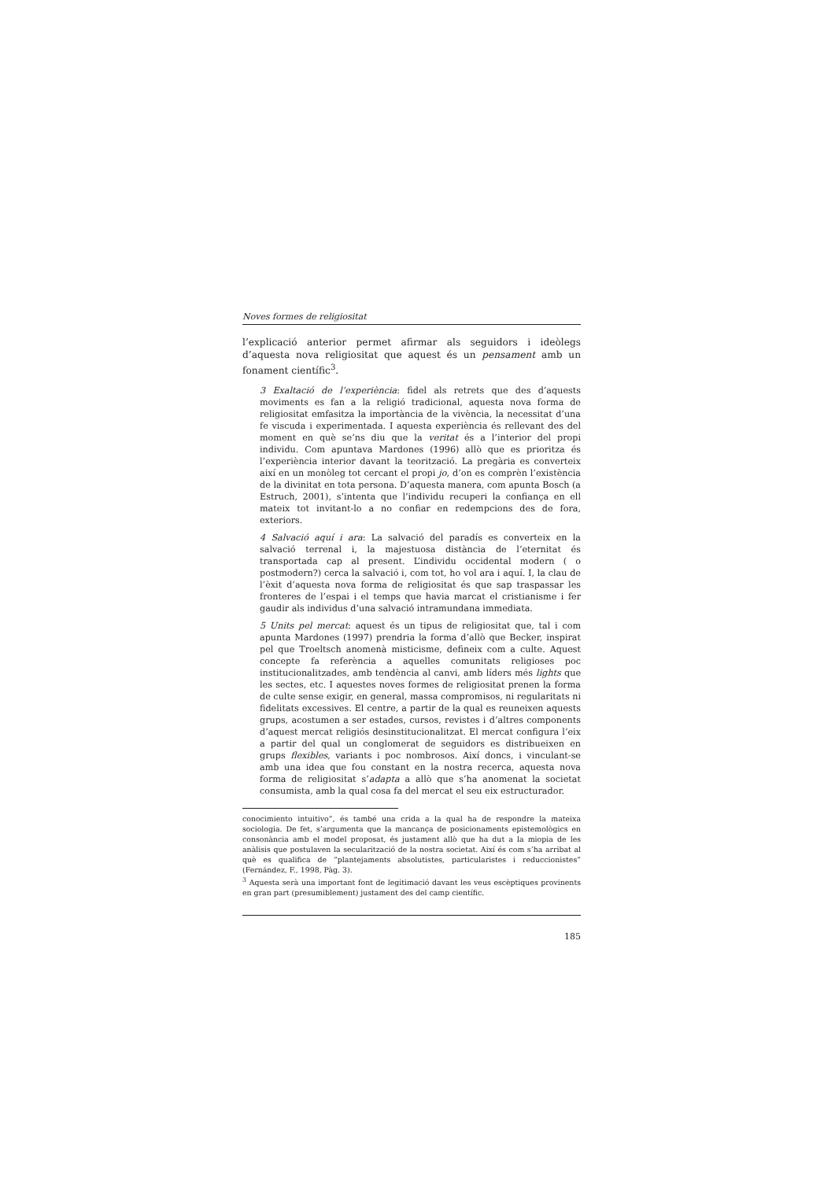Noves formes de religiositat
l’explicació anterior permet afirmar als seguidors i ideòlegs d’aquesta nova religiositat que aquest és un pensament amb un fonament científic<sup>3</sup>.
3 Exaltació de l’experiència: fidel als retrets que des d’aquests moviments es fan a la religió tradicional, aquesta nova forma de religiositat emfasitza la importància de la vivència, la necessitat d’una fe viscuda i experimentada. I aquesta experiència és rellevant des del moment en què se’ns diu que la veritat és a l’interior del propi individu. Com apuntava Mardones (1996) allò que es prioritza és l’experiència interior davant la teorització. La pregària es converteix així en un monòleg tot cercant el propi jo, d’on es comprèn l’existència de la divinitat en tota persona. D’aquesta manera, com apunta Bosch (a Estruch, 2001), s’intenta que l’individu recuperi la confiança en ell mateix tot invitant-lo a no confiar en redempcions des de fora, exteriors.
4 Salvació aquí i ara: La salvació del paradís es converteix en la salvació terrenal i, la majestuosa distància de l’eternitat és transportada cap al present. L’individu occidental modern ( o postmodern?) cerca la salvació i, com tot, ho vol ara i aquí. I, la clau de l’èxit d’aquesta nova forma de religiositat és que sap traspassar les fronteres de l’espai i el temps que havia marcat el cristianisme i fer gaudir als individus d’una salvació intramundana immediata.
5 Units pel mercat: aquest és un tipus de religiositat que, tal i com apunta Mardones (1997) prendria la forma d’allò que Becker, inspirat pel que Troeltsch anomenà misticisme, defineix com a culte. Aquest concepte fa referència a aquelles comunitats religioses poc institucionalitzades, amb tendència al canvi, amb líders més lights que les sectes, etc. I aquestes noves formes de religiositat prenen la forma de culte sense exigir, en general, massa compromisos, ni regularitats ni fidelitats excessives. El centre, a partir de la qual es reuneixen aquests grups, acostumen a ser estades, cursos, revistes i d’altres components d’aquest mercat religiós desinstitucionalitzat. El mercat configura l’eix a partir del qual un conglomerat de seguidors es distribueixen en grups flexibles, variants i poc nombrosos. Així doncs, i vinculant-se amb una idea que fou constant en la nostra recerca, aquesta nova forma de religiositat s’adapta a allò que s’ha anomenat la societat consumista, amb la qual cosa fa del mercat el seu eix estructurador.
conocimiento intuitivo”, és també una crida a la qual ha de respondre la mateixa sociologia. De fet, s’argumenta que la mancança de posicionaments epistemològics en consonància amb el model proposat, és justament allò que ha dut a la miopia de les anàlisis que postulaven la secularització de la nostra societat. Així és com s’ha arribat al què es qualifica de “plantejaments absolutistes, particularistes i reduccionistes” (Fernández, F., 1998, Pàg. 3).
<sup>3</sup> Aquesta serà una important font de legitimació davant les veus escèptiques provinents en gran part (presumiblement) justament des del camp científic.
185